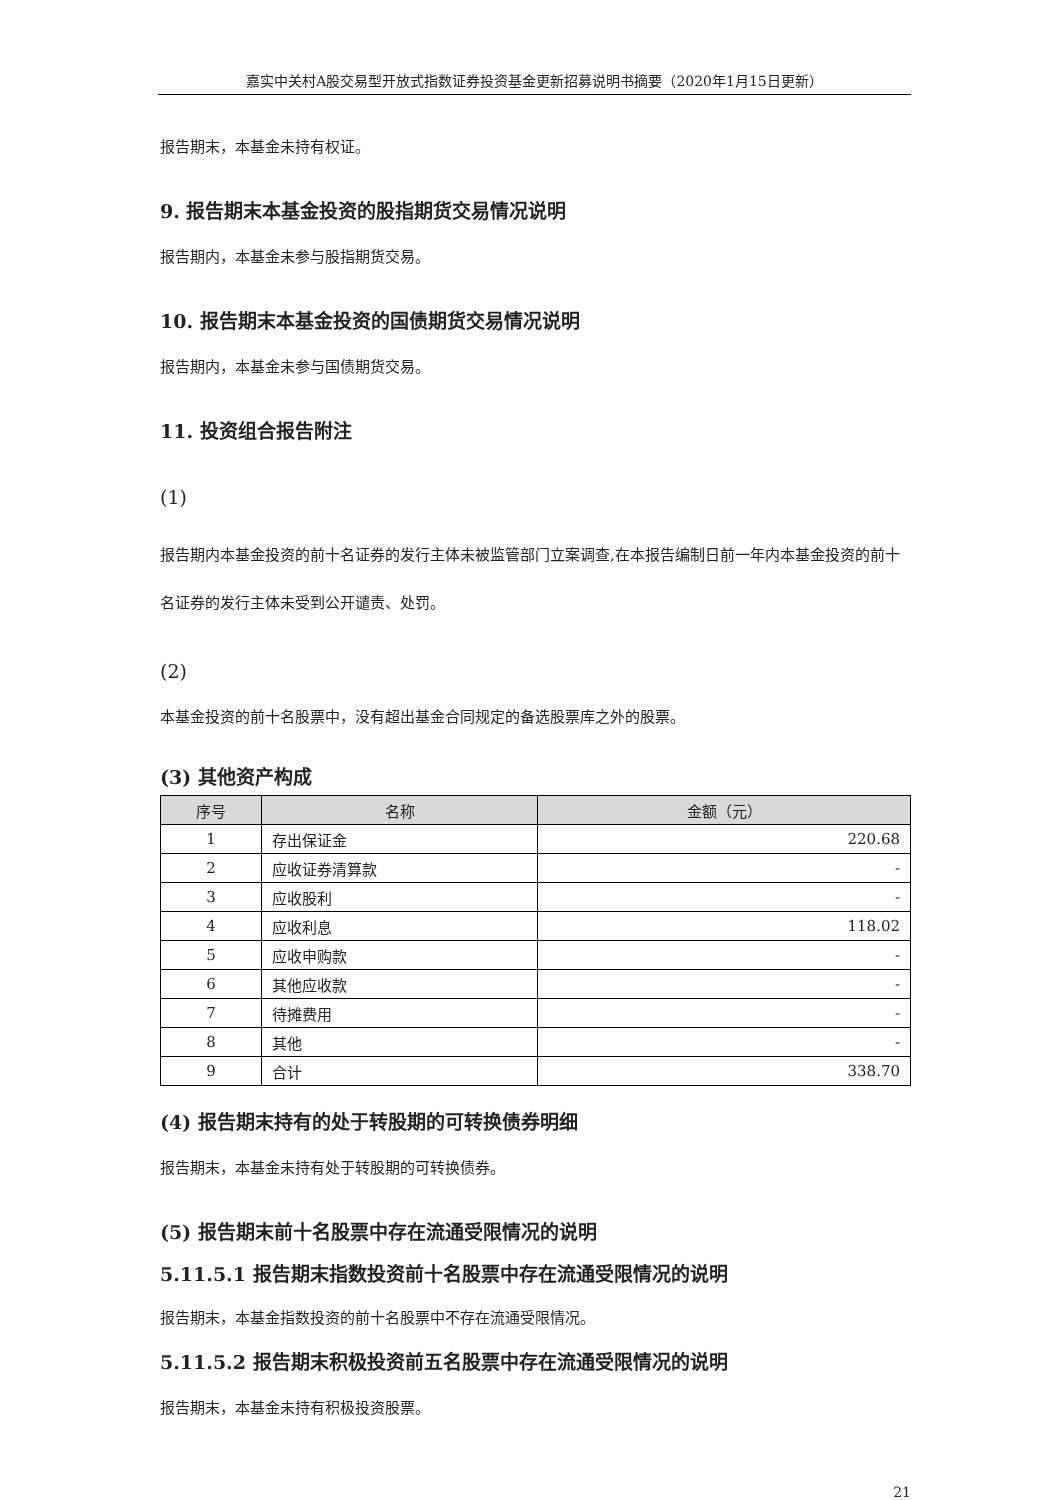嘉实中关村A股交易型开放式指数证券投资基金更新招募说明书摘要（2020年1月15日更新）
报告期末，本基金未持有权证。
9. 报告期末本基金投资的股指期货交易情况说明
报告期内，本基金未参与股指期货交易。
10. 报告期末本基金投资的国债期货交易情况说明
报告期内，本基金未参与国债期货交易。
11. 投资组合报告附注
(1)
报告期内本基金投资的前十名证券的发行主体未被监管部门立案调查,在本报告编制日前一年内本基金投资的前十名证券的发行主体未受到公开谴责、处罚。
(2)
本基金投资的前十名股票中，没有超出基金合同规定的备选股票库之外的股票。
(3) 其他资产构成
| 序号 | 名称 | 金额（元） |
| --- | --- | --- |
| 1 | 存出保证金 | 220.68 |
| 2 | 应收证券清算款 | - |
| 3 | 应收股利 | - |
| 4 | 应收利息 | 118.02 |
| 5 | 应收申购款 | - |
| 6 | 其他应收款 | - |
| 7 | 待摊费用 | - |
| 8 | 其他 | - |
| 9 | 合计 | 338.70 |
(4) 报告期末持有的处于转股期的可转换债券明细
报告期末，本基金未持有处于转股期的可转换债券。
(5) 报告期末前十名股票中存在流通受限情况的说明
5.11.5.1 报告期末指数投资前十名股票中存在流通受限情况的说明
报告期末，本基金指数投资的前十名股票中不存在流通受限情况。
5.11.5.2 报告期末积极投资前五名股票中存在流通受限情况的说明
报告期末，本基金未持有积极投资股票。
21